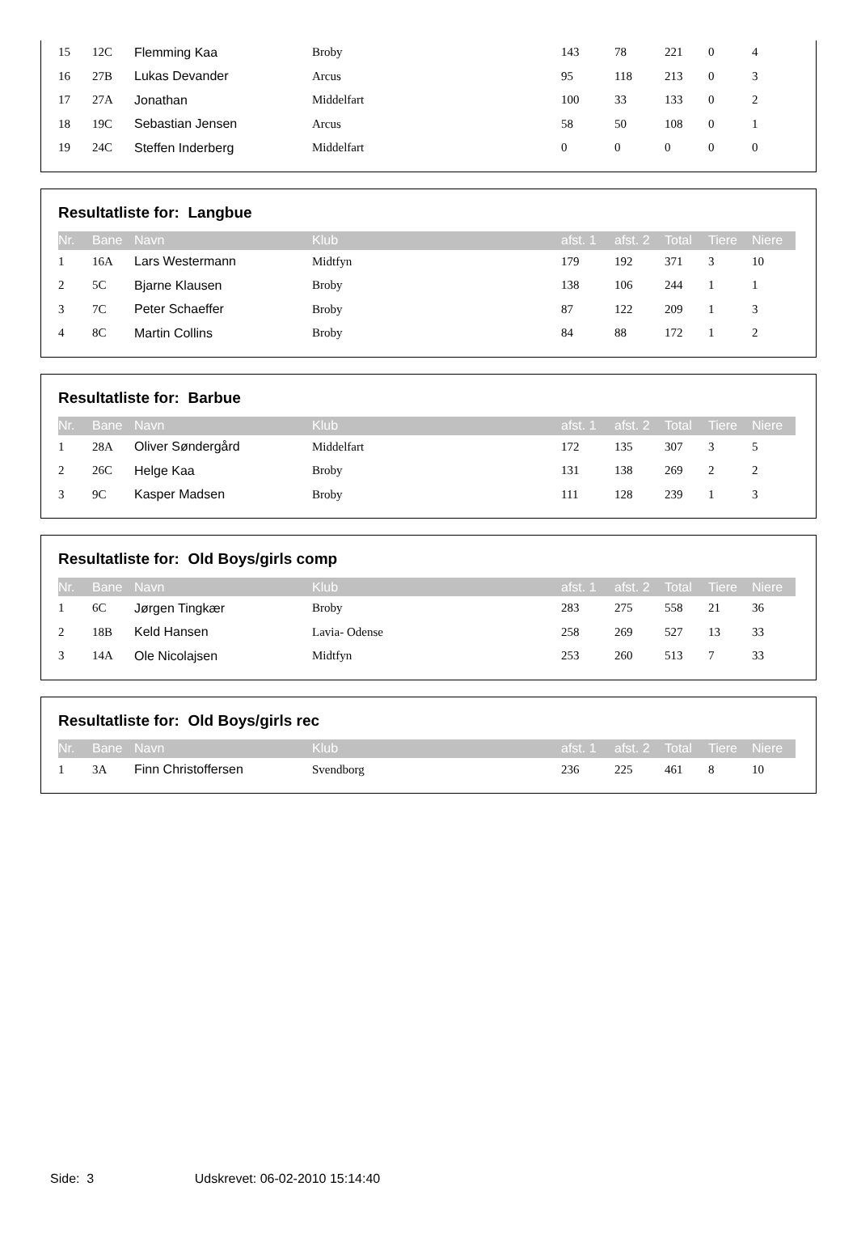| 15 | 12C | Flemming Kaa | Broby | 143 | 78 | 221 | 0 | 4 |
| 16 | 27B | Lukas Devander | Arcus | 95 | 118 | 213 | 0 | 3 |
| 17 | 27A | Jonathan | Middelfart | 100 | 33 | 133 | 0 | 2 |
| 18 | 19C | Sebastian Jensen | Arcus | 58 | 50 | 108 | 0 | 1 |
| 19 | 24C | Steffen Inderberg | Middelfart | 0 | 0 | 0 | 0 | 0 |
Resultatliste for: Langbue
| Nr. | Bane | Navn | Klub | afst. 1 | afst. 2 | Total | Tiere | Niere |
| --- | --- | --- | --- | --- | --- | --- | --- | --- |
| 1 | 16A | Lars Westermann | Midtfyn | 179 | 192 | 371 | 3 | 10 |
| 2 | 5C | Bjarne Klausen | Broby | 138 | 106 | 244 | 1 | 1 |
| 3 | 7C | Peter Schaeffer | Broby | 87 | 122 | 209 | 1 | 3 |
| 4 | 8C | Martin Collins | Broby | 84 | 88 | 172 | 1 | 2 |
Resultatliste for: Barbue
| Nr. | Bane | Navn | Klub | afst. 1 | afst. 2 | Total | Tiere | Niere |
| --- | --- | --- | --- | --- | --- | --- | --- | --- |
| 1 | 28A | Oliver Søndergård | Middelfart | 172 | 135 | 307 | 3 | 5 |
| 2 | 26C | Helge Kaa | Broby | 131 | 138 | 269 | 2 | 2 |
| 3 | 9C | Kasper Madsen | Broby | 111 | 128 | 239 | 1 | 3 |
Resultatliste for: Old Boys/girls comp
| Nr. | Bane | Navn | Klub | afst. 1 | afst. 2 | Total | Tiere | Niere |
| --- | --- | --- | --- | --- | --- | --- | --- | --- |
| 1 | 6C | Jørgen Tingkær | Broby | 283 | 275 | 558 | 21 | 36 |
| 2 | 18B | Keld Hansen | Lavia- Odense | 258 | 269 | 527 | 13 | 33 |
| 3 | 14A | Ole Nicolajsen | Midtfyn | 253 | 260 | 513 | 7 | 33 |
Resultatliste for: Old Boys/girls rec
| Nr. | Bane | Navn | Klub | afst. 1 | afst. 2 | Total | Tiere | Niere |
| --- | --- | --- | --- | --- | --- | --- | --- | --- |
| 1 | 3A | Finn Christoffersen | Svendborg | 236 | 225 | 461 | 8 | 10 |
Side: 3 Udskrevet: 06-02-2010 15:14:40